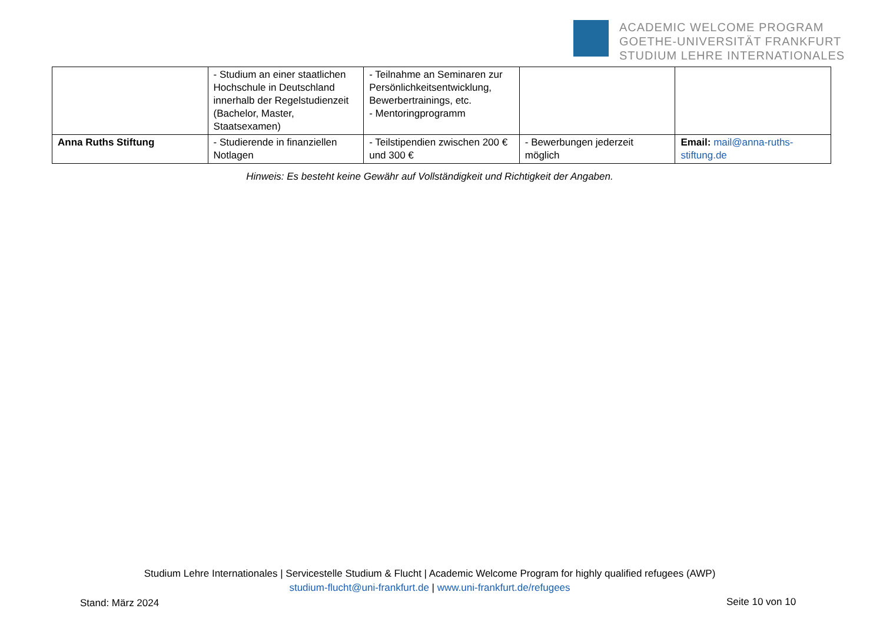ACADEMIC WELCOME PROGRAM
GOETHE-UNIVERSITÄT FRANKFURT
STUDIUM LEHRE INTERNATIONALES
| | - Studium an einer staatlichen Hochschule in Deutschland innerhalb der Regelstudienzeit (Bachelor, Master, Staatsexamen) | - Teilnahme an Seminaren zur Persönlichkeitsentwicklung, Bewerbertrainings, etc. - Mentoringprogramm | | |
| Anna Ruths Stiftung | - Studierende in finanziellen Notlagen | - Teilstipendien zwischen 200 € und 300 € | - Bewerbungen jederzeit möglich | Email: mail@anna-ruths-stiftung.de |
Hinweis: Es besteht keine Gewähr auf Vollständigkeit und Richtigkeit der Angaben.
Studium Lehre Internationales | Servicestelle Studium & Flucht | Academic Welcome Program for highly qualified refugees (AWP)
studium-flucht@uni-frankfurt.de | www.uni-frankfurt.de/refugees
Stand: März 2024 Seite 10 von 10